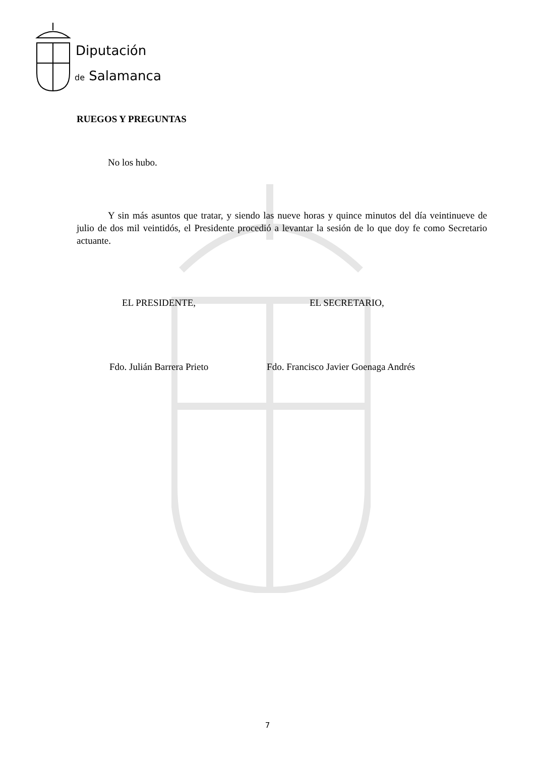Diputación
de Salamanca
RUEGOS Y PREGUNTAS
No los hubo.
Y sin más asuntos que tratar, y siendo las nueve horas y quince minutos del día veintinueve de julio de dos mil veintidós, el Presidente procedió a levantar la sesión de lo que doy fe como Secretario actuante.
EL PRESIDENTE, EL SECRETARIO,
Fdo. Julián Barrera Prieto Fdo. Francisco Javier Goenaga Andrés
7